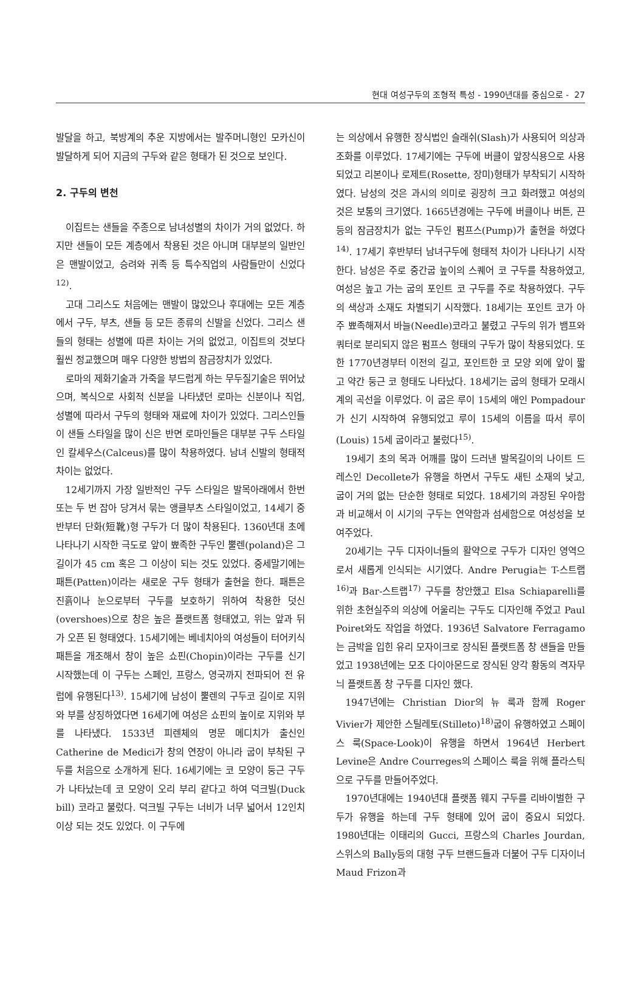현대 여성구두의 조형적 특성 - 1990년대를 중심으로 - 27
발달을 하고, 북방계의 추운 지방에서는 발주머니형인 모카신이 발달하게 되어 지금의 구두와 같은 형태가 된 것으로 보인다.
2. 구두의 변천
이집트는 샌들을 주종으로 남녀성별의 차이가 거의 없었다. 하지만 샌들이 모든 계층에서 착용된 것은 아니며 대부분의 일반인은 맨발이었고, 승려와 귀족 등 특수직업의 사람들만이 신었다<sup>12)</sup>.
고대 그리스도 처음에는 맨발이 많았으나 후대에는 모든 계층에서 구두, 부츠, 샌들 등 모든 종류의 신발을 신었다. 그리스 샌들의 형태는 성별에 따른 차이는 거의 없었고, 이집트의 것보다 훨씬 정교했으며 매우 다양한 방법의 잠금장치가 있었다.
로마의 제화기술과 가죽을 부드럽게 하는 무두질기술은 뛰어났으며, 복식으로 사회적 신분을 나타냈던 로마는 신분이나 직업, 성별에 따라서 구두의 형태와 재료에 차이가 있었다. 그리스인들이 샌들 스타일을 많이 신은 반면 로마인들은 대부분 구두 스타일인 칼세우스(Calceus)를 많이 착용하였다. 남녀 신발의 형태적 차이는 없었다.
12세기까지 가장 일반적인 구두 스타일은 발목아래에서 한번 또는 두 번 잡아 당겨서 묶는 앵클부츠 스타일이었고, 14세기 중반부터 단화(短靴)형 구두가 더 많이 착용된다. 1360년대 초에 나타나기 시작한 극도로 앞이 뾰족한 구두인 뿔렌(poland)은 그 길이가 45 cm 혹은 그 이상이 되는 것도 있었다. 중세말기에는 패튼(Patten)이라는 새로운 구두 형태가 출현을 한다. 패튼은 진흙이나 눈으로부터 구두를 보호하기 위하여 착용한 덧신(overshoes)으로 창은 높은 플랫트폼 형태였고, 위는 앞과 뒤가 오픈 된 형태였다. 15세기에는 베네치아의 여성들이 터어키식 패튼을 개조해서 창이 높은 쇼핀(Chopin)이라는 구두를 신기 시작했는데 이 구두는 스페인, 프랑스, 영국까지 전파되어 전 유럽에 유행된다<sup>13)</sup>. 15세기에 남성이 뿔렌의 구두코 길이로 지위와 부를 상징하였다면 16세기에 여성은 쇼핀의 높이로 지위와 부를 나타냈다. 1533년 피렌체의 명문 메디치가 출신인 Catherine de Medici가 창의 연장이 아니라 굽이 부착된 구두를 처음으로 소개하게 된다. 16세기에는 코 모양이 둥근 구두가 나타났는데 코 모양이 오리 부리 같다고 하여 덕크빌(Duck bill) 코라고 불렀다. 덕크빌 구두는 너비가 너무 넓어서 12인치이상 되는 것도 있었다. 이 구두에
는 의상에서 유행한 장식법인 슬래쉬(Slash)가 사용되어 의상과 조화를 이루었다. 17세기에는 구두에 버클이 앞장식용으로 사용되었고 리본이나 로제트(Rosette, 장미)형태가 부착되기 시작하였다. 남성의 것은 과시의 의미로 굉장히 크고 화려했고 여성의 것은 보통의 크기였다. 1665년경에는 구두에 버클이나 버튼, 끈 등의 잠금장치가 없는 구두인 펌프스(Pump)가 출현을 하였다<sup>14)</sup>. 17세기 후반부터 남녀구두에 형태적 차이가 나타나기 시작한다. 남성은 주로 중간굽 높이의 스퀘어 코 구두를 착용하였고, 여성은 높고 가는 굽의 포인트 코 구두를 주로 착용하였다. 구두의 색상과 소재도 차별되기 시작했다. 18세기는 포인트 코가 아주 뾰족해져서 바늘(Needle)코라고 불렸고 구두의 위가 뱀프와 쿼터로 분리되지 않은 펌프스 형태의 구두가 많이 착용되었다. 또한 1770년경부터 이전의 길고, 포인트한 코 모양 외에 앞이 짧고 약간 둥근 코 형태도 나타났다. 18세기는 굽의 형태가 모래시계의 곡선을 이루었다. 이 굽은 루이 15세의 애인 Pompadour가 신기 시작하여 유행되었고 루이 15세의 이름을 따서 루이(Louis) 15세 굽이라고 불렀다<sup>15)</sup>.
19세기 초의 목과 어깨를 많이 드러낸 발목길이의 나이트 드레스인 Decollete가 유행을 하면서 구두도 새틴 소재의 낮고, 굽이 거의 없는 단순한 형태로 되었다. 18세기의 과장된 우아함과 비교해서 이 시기의 구두는 연약함과 섬세함으로 여성성을 보여주었다.
20세기는 구두 디자이너들의 활약으로 구두가 디자인 영역으로서 새롭게 인식되는 시기였다. Andre Perugia는 T-스트랩<sup>16)</sup>과 Bar-스트랩<sup>17)</sup> 구두를 창안했고 Elsa Schiaparelli를 위한 초현실주의 의상에 어울리는 구두도 디자인해 주었고 Paul Poiret와도 작업을 하였다. 1936년 Salvatore Ferragamo는 금박을 입힌 유리 모자이크로 장식된 플랫트폼 창 샌들을 만들었고 1938년에는 모조 다이아몬드로 장식된 양각 황동의 격자무늬 플랫트폼 창 구두를 디자인 했다.
1947년에는 Christian Dior의 뉴 룩과 함께 Roger Vivier가 제안한 스틸레토(Stilleto)<sup>18)</sup>굽이 유행하였고 스페이스 룩(Space-Look)이 유행을 하면서 1964년 Herbert Levine은 Andre Courreges의 스페이스 룩을 위해 플라스틱으로 구두를 만들어주었다.
1970년대에는 1940년대 플랫폼 웨지 구두를 리바이벌한 구두가 유행을 하는데 구두 형태에 있어 굽이 중요시 되었다. 1980년대는 이태리의 Gucci, 프랑스의 Charles Jourdan, 스위스의 Bally등의 대형 구두 브랜드들과 더불어 구두 디자이너 Maud Frizon과